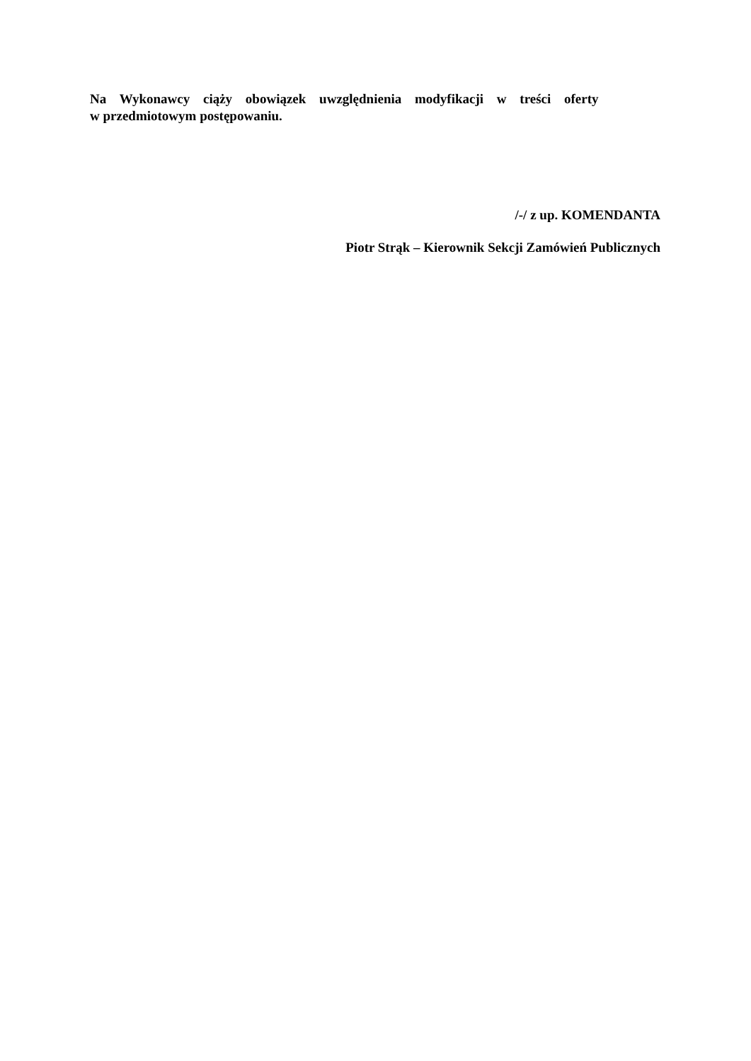Na Wykonawcy ciąży obowiązek uwzględnienia modyfikacji w treści oferty
w przedmiotowym postępowaniu.
/-/ z up. KOMENDANTA
Piotr Strąk – Kierownik Sekcji Zamówień Publicznych